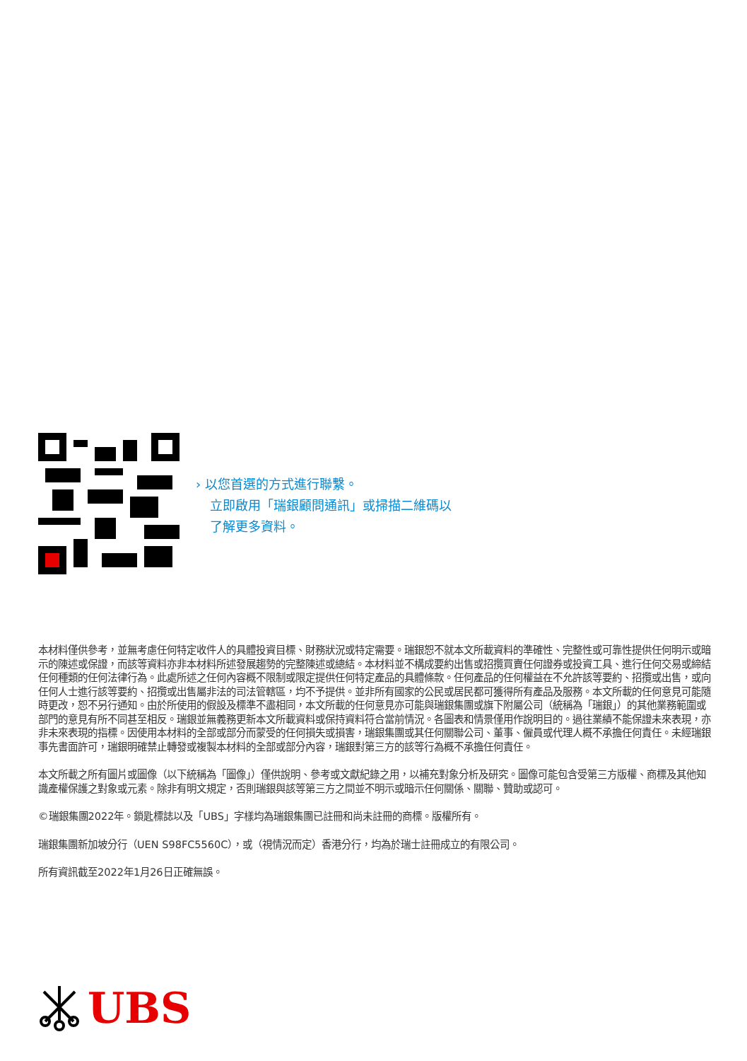› 以您首選的方式進行聯繫。
立即啟用「瑞銀顧問通訊」或掃描二維碼以
了解更多資料。
本材料僅供參考，並無考慮任何特定收件人的具體投資目標、財務狀況或特定需要。瑞銀恕不就本文所載資料的準確性、完整性或可靠性提供任何明示或暗示的陳述或保證，而該等資料亦非本材料所述發展趨勢的完整陳述或總結。本材料並不構成要約出售或招攬買賣任何證券或投資工具、進行任何交易或締結任何種類的任何法律行為。此處所述之任何內容概不限制或限定提供任何特定產品的具體條款。任何產品的任何權益在不允許該等要約、招攬或出售，或向任何人士進行該等要約、招攬或出售屬非法的司法管轄區，均不予提供。並非所有國家的公民或居民都可獲得所有產品及服務。本文所載的任何意見可能隨時更改，恕不另行通知。由於所使用的假設及標準不盡相同，本文所載的任何意見亦可能與瑞銀集團或旗下附屬公司（統稱為「瑞銀」）的其他業務範圍或部門的意見有所不同甚至相反。瑞銀並無義務更新本文所載資料或保持資料符合當前情況。各圖表和情景僅用作說明目的。過往業績不能保證未來表現，亦非未來表現的指標。因使用本材料的全部或部分而蒙受的任何損失或損害，瑞銀集團或其任何關聯公司、董事、僱員或代理人概不承擔任何責任。未經瑞銀事先書面許可，瑞銀明確禁止轉發或複製本材料的全部或部分內容，瑞銀對第三方的該等行為概不承擔任何責任。
本文所載之所有圖片或圖像（以下統稱為「圖像」）僅供說明、參考或文獻紀錄之用，以補充對象分析及研究。圖像可能包含受第三方版權、商標及其他知識產權保護之對象或元素。除非有明文規定，否則瑞銀與該等第三方之間並不明示或暗示任何關係、關聯、贊助或認可。
©瑞銀集團2022年。鎖匙標誌以及「UBS」字樣均為瑞銀集團已註冊和尚未註冊的商標。版權所有。
瑞銀集團新加坡分行（UEN S98FC5560C），或（視情況而定）香港分行，均為於瑞士註冊成立的有限公司。
所有資訊截至2022年1月26日正確無誤。
UBS